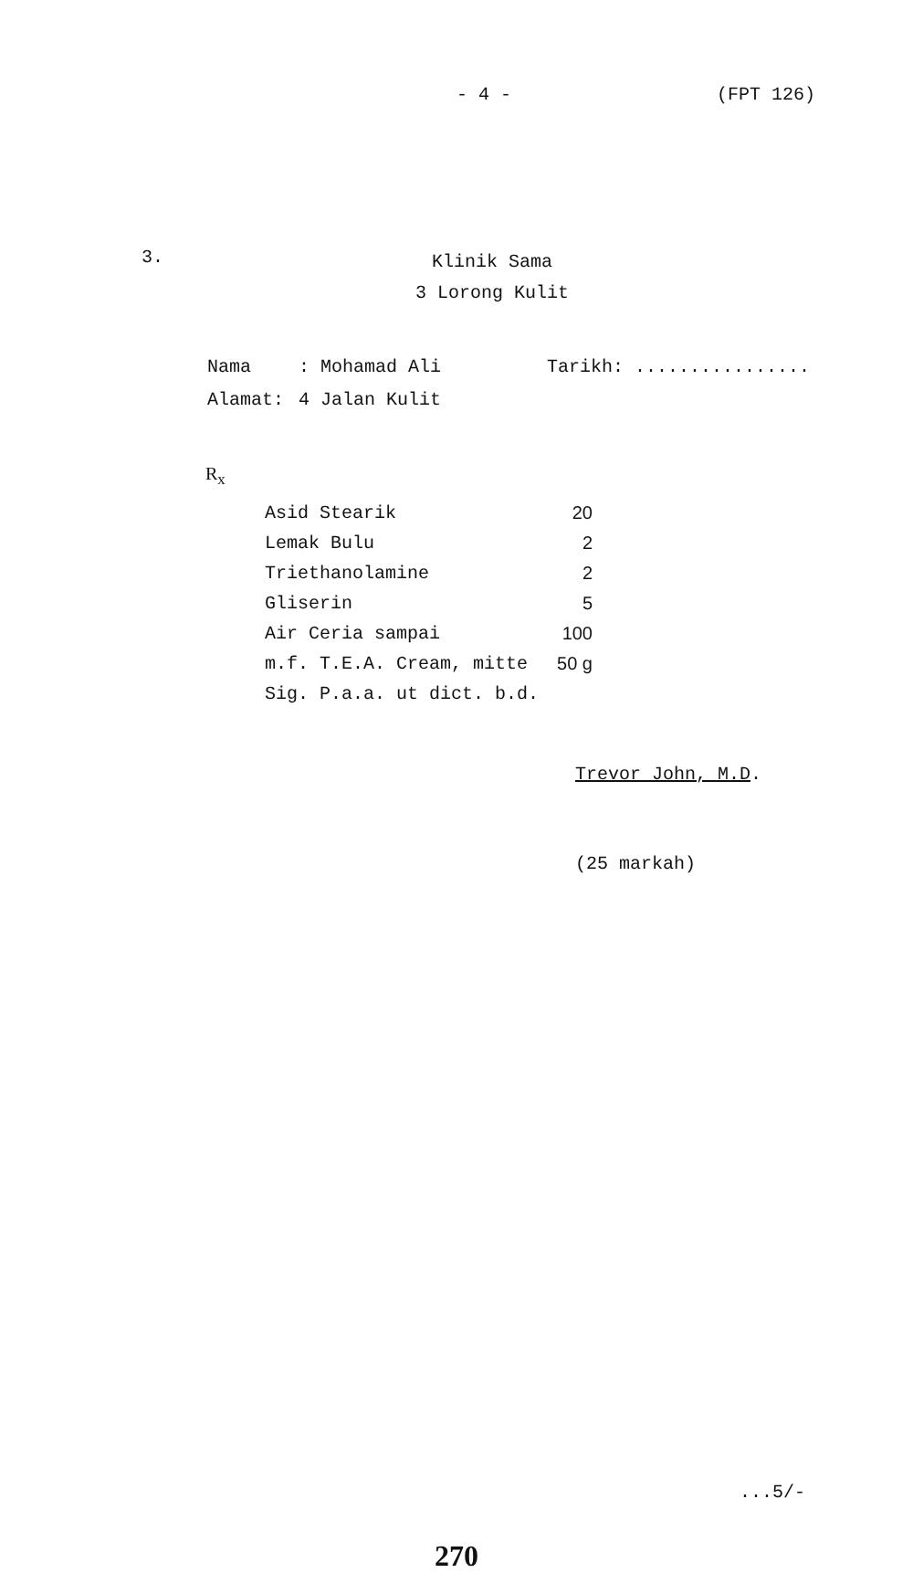- 4 - (FPT 126)
3.
Klinik Sama
3 Lorong Kulit
| Nama | : Mohamad Ali | Tarikh: ................ |
| Alamat: | 4 Jalan Kulit | |
R<sub>x</sub>
| Asid Stearik | 20 |
| Lemak Bulu | 2 |
| Triethanolamine | 2 |
| Gliserin | 5 |
| Air Ceria sampai | 100 |
| m.f. T.E.A. Cream, mitte | 50 g |
| Sig. P.a.a. ut dict. b.d. | |
Trevor John, M.D.
(25 markah)
...5/-
270